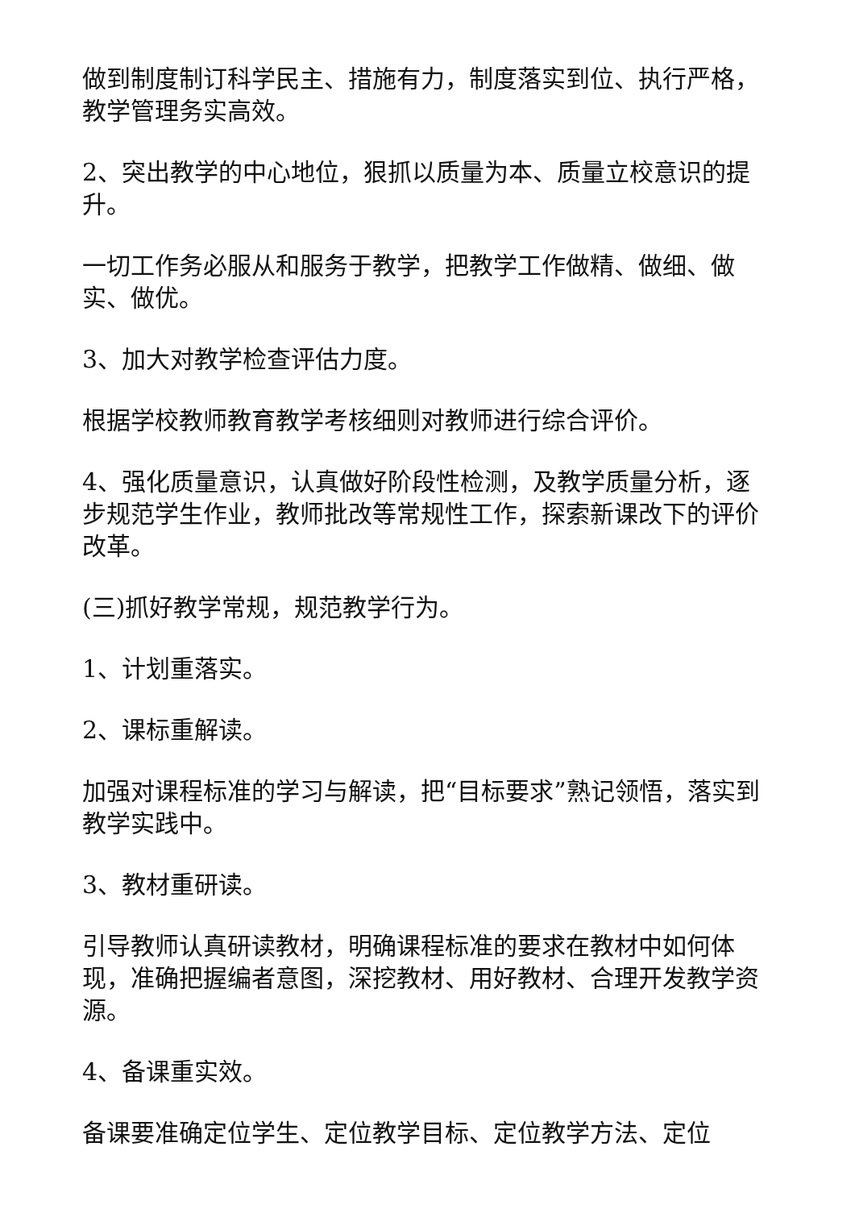做到制度制订科学民主、措施有力，制度落实到位、执行严格，教学管理务实高效。
2、突出教学的中心地位，狠抓以质量为本、质量立校意识的提升。
一切工作务必服从和服务于教学，把教学工作做精、做细、做实、做优。
3、加大对教学检查评估力度。
根据学校教师教育教学考核细则对教师进行综合评价。
4、强化质量意识，认真做好阶段性检测，及教学质量分析，逐步规范学生作业，教师批改等常规性工作，探索新课改下的评价改革。
(三)抓好教学常规，规范教学行为。
1、计划重落实。
2、课标重解读。
加强对课程标准的学习与解读，把“目标要求”熟记领悟，落实到教学实践中。
3、教材重研读。
引导教师认真研读教材，明确课程标准的要求在教材中如何体现，准确把握编者意图，深挖教材、用好教材、合理开发教学资源。
4、备课重实效。
备课要准确定位学生、定位教学目标、定位教学方法、定位